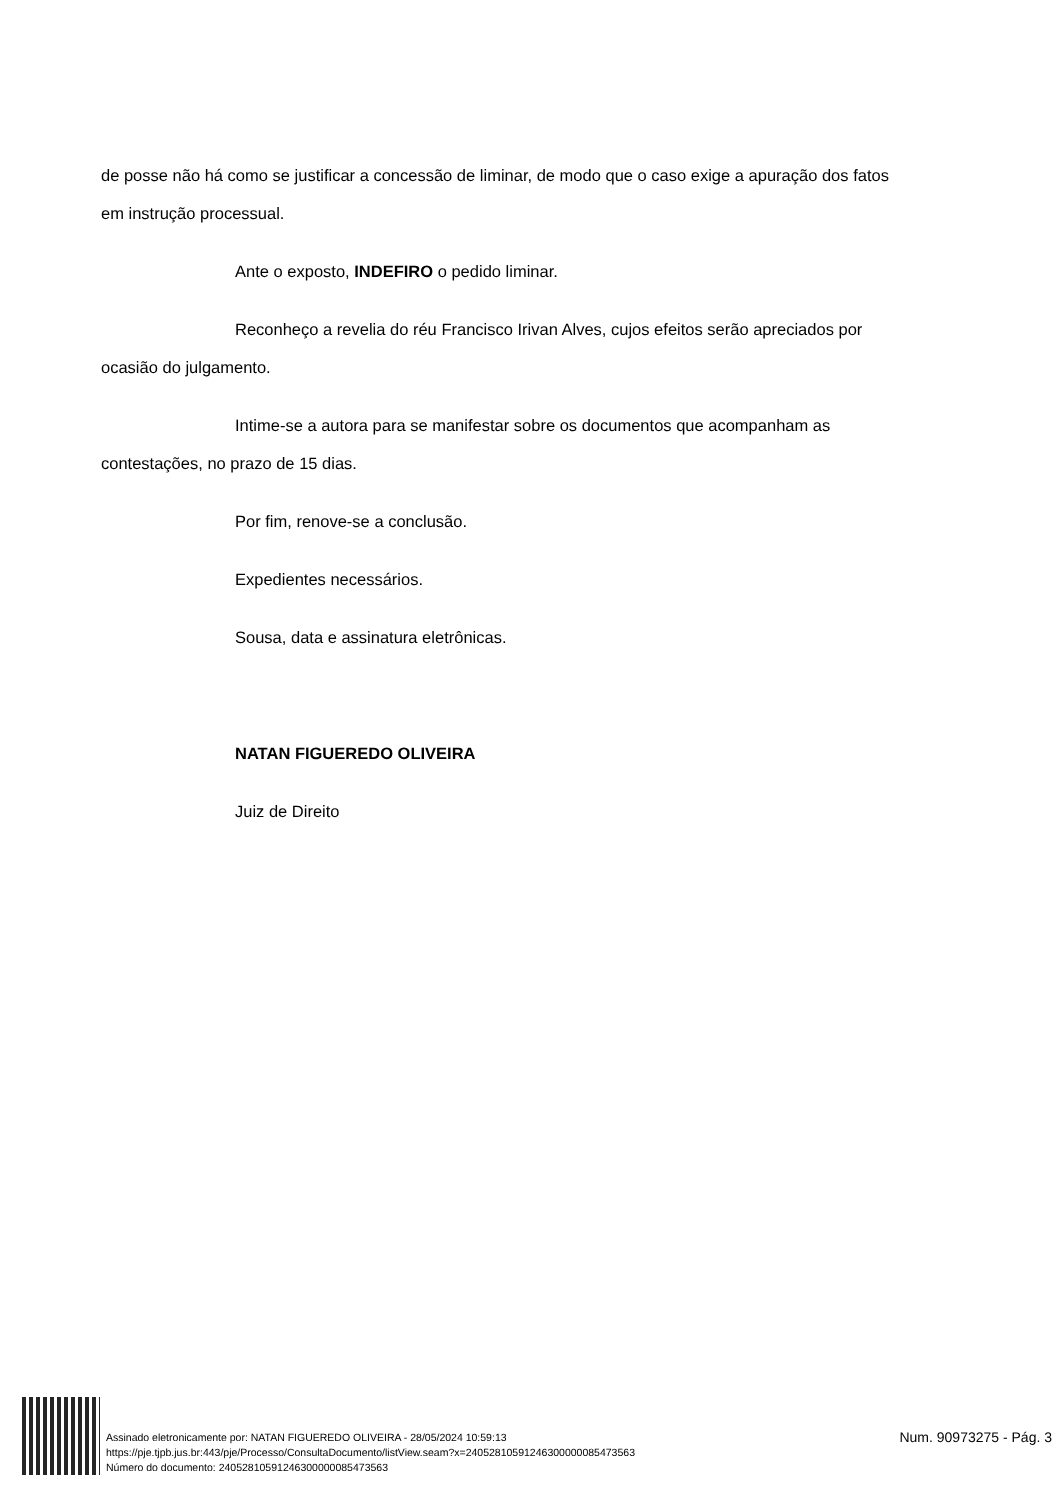de posse não há como se justificar a concessão de liminar, de modo que o caso exige a apuração dos fatos em instrução processual.
Ante o exposto, INDEFIRO o pedido liminar.
Reconheço a revelia do réu Francisco Irivan Alves, cujos efeitos serão apreciados por ocasião do julgamento.
Intime-se a autora para se manifestar sobre os documentos que acompanham as contestações, no prazo de 15 dias.
Por fim, renove-se a conclusão.
Expedientes necessários.
Sousa, data e assinatura eletrônicas.
NATAN FIGUEREDO OLIVEIRA
Juiz de Direito
Assinado eletronicamente por: NATAN FIGUEREDO OLIVEIRA - 28/05/2024 10:59:13
https://pje.tjpb.jus.br:443/pje/Processo/ConsultaDocumento/listView.seam?x=24052810591246300000085473563
Número do documento: 24052810591246300000085473563
Num. 90973275 - Pág. 3